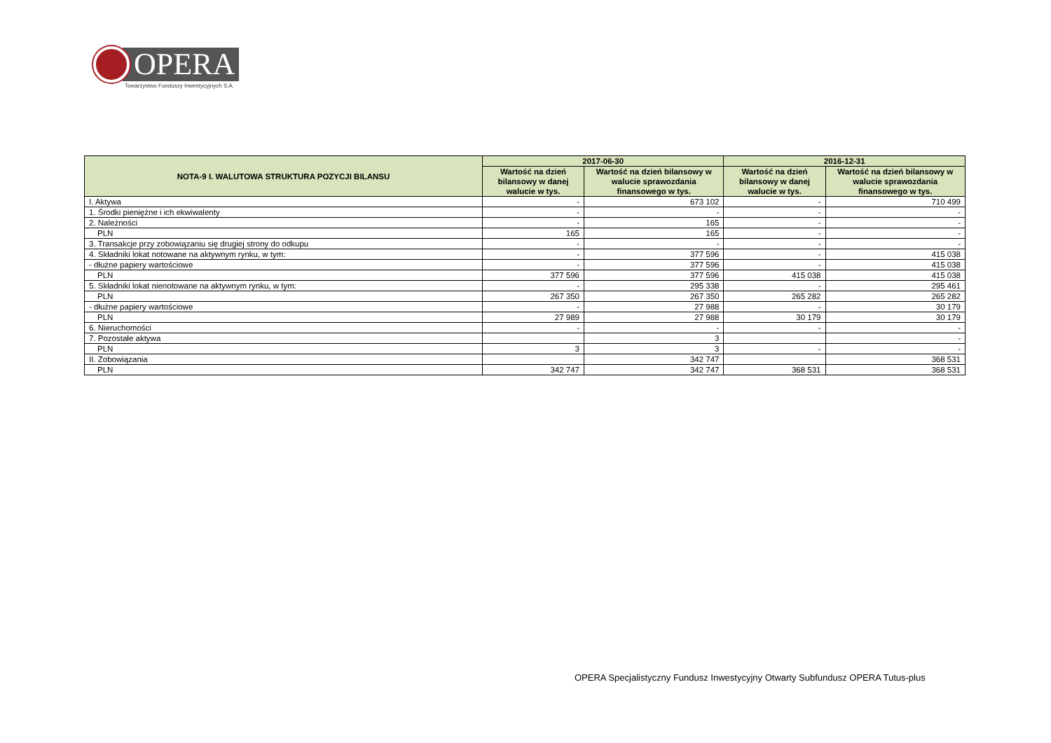OPERA
Towarzystwo Funduszy Inwestycyjnych S.A.
| NOTA-9 I. WALUTOWA STRUKTURA POZYCJI BILANSU | 2017-06-30 | | 2016-12-31 | |
| --- | --- | --- | --- | --- |
| | Wartość na dzień bilansowy w danej walucie w tys. | Wartość na dzień bilansowy w walucie sprawozdania finansowego w tys. | Wartość na dzień bilansowy w danej walucie w tys. | Wartość na dzień bilansowy w walucie sprawozdania finansowego w tys. |
| I. Aktywa | - | 673 102 | - | 710 499 |
| 1. Środki pieniężne i ich ekwiwalenty | - | - | - | - |
| 2. Należności | - | 165 | - | - |
| PLN | 165 | 165 | - | - |
| 3. Transakcje przy zobowiązaniu się drugiej strony do odkupu | - | - | - | - |
| 4. Składniki lokat notowane na aktywnym rynku, w tym: | - | 377 596 | - | 415 038 |
| - dłużne papiery wartościowe | - | 377 596 | - | 415 038 |
| PLN | 377 596 | 377 596 | 415 038 | 415 038 |
| 5. Składniki lokat nienotowane na aktywnym rynku, w tym: | - | 295 338 | - | 295 461 |
| PLN | 267 350 | 267 350 | 265 282 | 265 282 |
| - dłużne papiery wartościowe | - | 27 988 | - | 30 179 |
| PLN | 27 989 | 27 988 | 30 179 | 30 179 |
| 6. Nieruchomości | - | - | - | - |
| 7. Pozostałe aktywa | | 3 | | - |
| PLN | 3 | 3 | - | - |
| II. Zobowiązania | | 342 747 | | 368 531 |
| PLN | 342 747 | 342 747 | 368 531 | 368 531 |
OPERA Specjalistyczny Fundusz Inwestycyjny Otwarty Subfundusz OPERA Tutus-plus